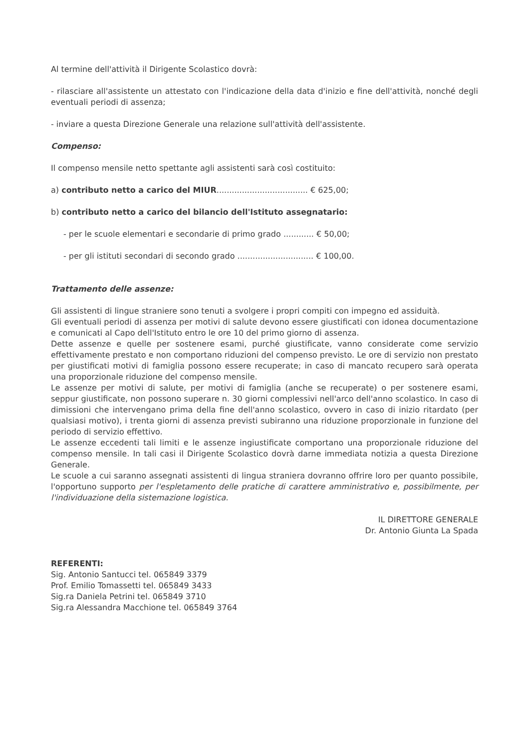Al termine dell'attività il Dirigente Scolastico dovrà:
- rilasciare all'assistente un attestato con l'indicazione della data d'inizio e fine dell'attività, nonché degli eventuali periodi di assenza;
- inviare a questa Direzione Generale una relazione sull'attività dell'assistente.
Compenso:
Il compenso mensile netto spettante agli assistenti sarà così costituito:
a) contributo netto a carico del MIUR.................................... € 625,00;
b) contributo netto a carico del bilancio dell'Istituto assegnatario:
- per le scuole elementari e secondarie di primo grado ............ € 50,00;
- per gli istituti secondari di secondo grado .............................. € 100,00.
Trattamento delle assenze:
Gli assistenti di lingue straniere sono tenuti a svolgere i propri compiti con impegno ed assiduità.
Gli eventuali periodi di assenza per motivi di salute devono essere giustificati con idonea documentazione e comunicati al Capo dell'Istituto entro le ore 10 del primo giorno di assenza.
Dette assenze e quelle per sostenere esami, purché giustificate, vanno considerate come servizio effettivamente prestato e non comportano riduzioni del compenso previsto. Le ore di servizio non prestato per giustificati motivi di famiglia possono essere recuperate; in caso di mancato recupero sarà operata una proporzionale riduzione del compenso mensile.
Le assenze per motivi di salute, per motivi di famiglia (anche se recuperate) o per sostenere esami, seppur giustificate, non possono superare n. 30 giorni complessivi nell'arco dell'anno scolastico. In caso di dimissioni che intervengano prima della fine dell'anno scolastico, ovvero in caso di inizio ritardato (per qualsiasi motivo), i trenta giorni di assenza previsti subiranno una riduzione proporzionale in funzione del periodo di servizio effettivo.
Le assenze eccedenti tali limiti e le assenze ingiustificate comportano una proporzionale riduzione del compenso mensile. In tali casi il Dirigente Scolastico dovrà darne immediata notizia a questa Direzione Generale.
Le scuole a cui saranno assegnati assistenti di lingua straniera dovranno offrire loro per quanto possibile, l'opportuno supporto per l'espletamento delle pratiche di carattere amministrativo e, possibilmente, per l'individuazione della sistemazione logistica.
IL DIRETTORE GENERALE
Dr. Antonio Giunta La Spada
REFERENTI:
Sig. Antonio Santucci tel. 065849 3379
Prof. Emilio Tomassetti tel. 065849 3433
Sig.ra Daniela Petrini tel. 065849 3710
Sig.ra Alessandra Macchione tel. 065849 3764